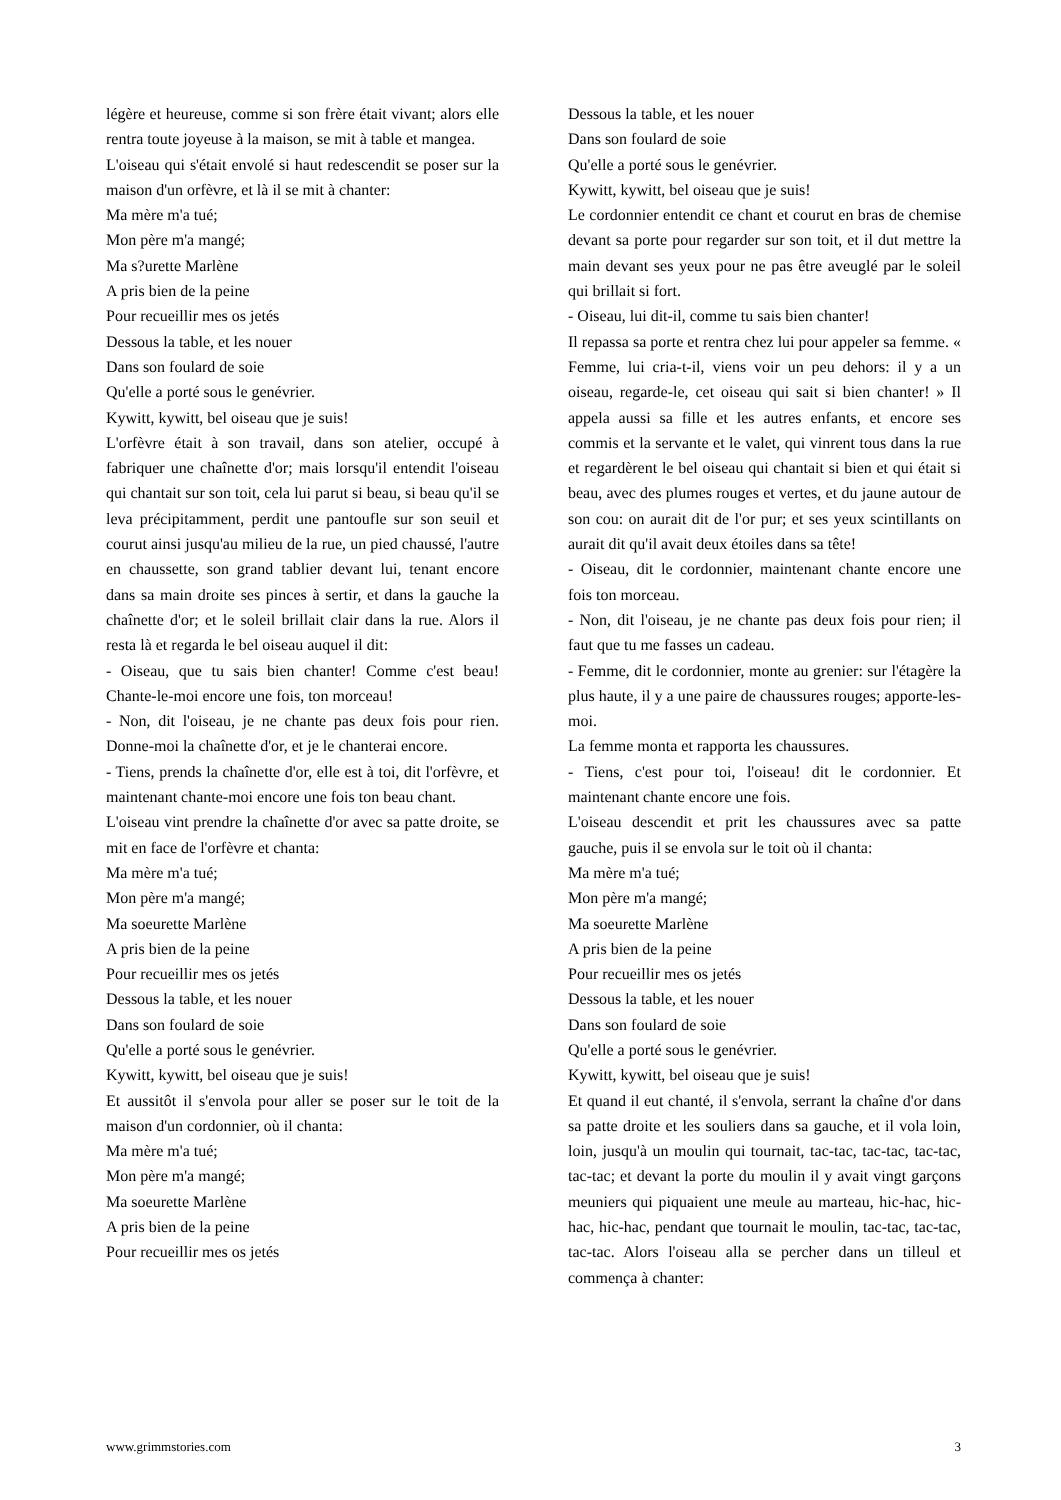légère et heureuse, comme si son frère était vivant; alors elle rentra toute joyeuse à la maison, se mit à table et mangea.
L'oiseau qui s'était envolé si haut redescendit se poser sur la maison d'un orfèvre, et là il se mit à chanter:
Ma mère m'a tué;
Mon père m'a mangé;
Ma s?urette Marlène
A pris bien de la peine
Pour recueillir mes os jetés
Dessous la table, et les nouer
Dans son foulard de soie
Qu'elle a porté sous le genévrier.
Kywitt, kywitt, bel oiseau que je suis!
L'orfèvre était à son travail, dans son atelier, occupé à fabriquer une chaînette d'or; mais lorsqu'il entendit l'oiseau qui chantait sur son toit, cela lui parut si beau, si beau qu'il se leva précipitamment, perdit une pantoufle sur son seuil et courut ainsi jusqu'au milieu de la rue, un pied chaussé, l'autre en chaussette, son grand tablier devant lui, tenant encore dans sa main droite ses pinces à sertir, et dans la gauche la chaînette d'or; et le soleil brillait clair dans la rue. Alors il resta là et regarda le bel oiseau auquel il dit:
- Oiseau, que tu sais bien chanter! Comme c'est beau! Chante-le-moi encore une fois, ton morceau!
- Non, dit l'oiseau, je ne chante pas deux fois pour rien. Donne-moi la chaînette d'or, et je le chanterai encore.
- Tiens, prends la chaînette d'or, elle est à toi, dit l'orfèvre, et maintenant chante-moi encore une fois ton beau chant.
L'oiseau vint prendre la chaînette d'or avec sa patte droite, se mit en face de l'orfèvre et chanta:
Ma mère m'a tué;
Mon père m'a mangé;
Ma soeurette Marlène
A pris bien de la peine
Pour recueillir mes os jetés
Dessous la table, et les nouer
Dans son foulard de soie
Qu'elle a porté sous le genévrier.
Kywitt, kywitt, bel oiseau que je suis!
Et aussitôt il s'envola pour aller se poser sur le toit de la maison d'un cordonnier, où il chanta:
Ma mère m'a tué;
Mon père m'a mangé;
Ma soeurette Marlène
A pris bien de la peine
Pour recueillir mes os jetés
Dessous la table, et les nouer
Dans son foulard de soie
Qu'elle a porté sous le genévrier.
Kywitt, kywitt, bel oiseau que je suis!
Le cordonnier entendit ce chant et courut en bras de chemise devant sa porte pour regarder sur son toit, et il dut mettre la main devant ses yeux pour ne pas être aveuglé par le soleil qui brillait si fort.
- Oiseau, lui dit-il, comme tu sais bien chanter!
Il repassa sa porte et rentra chez lui pour appeler sa femme. « Femme, lui cria-t-il, viens voir un peu dehors: il y a un oiseau, regarde-le, cet oiseau qui sait si bien chanter! » Il appela aussi sa fille et les autres enfants, et encore ses commis et la servante et le valet, qui vinrent tous dans la rue et regardèrent le bel oiseau qui chantait si bien et qui était si beau, avec des plumes rouges et vertes, et du jaune autour de son cou: on aurait dit de l'or pur; et ses yeux scintillants on aurait dit qu'il avait deux étoiles dans sa tête!
- Oiseau, dit le cordonnier, maintenant chante encore une fois ton morceau.
- Non, dit l'oiseau, je ne chante pas deux fois pour rien; il faut que tu me fasses un cadeau.
- Femme, dit le cordonnier, monte au grenier: sur l'étagère la plus haute, il y a une paire de chaussures rouges; apporte-les-moi.
La femme monta et rapporta les chaussures.
- Tiens, c'est pour toi, l'oiseau! dit le cordonnier. Et maintenant chante encore une fois.
L'oiseau descendit et prit les chaussures avec sa patte gauche, puis il se envola sur le toit où il chanta:
Ma mère m'a tué;
Mon père m'a mangé;
Ma soeurette Marlène
A pris bien de la peine
Pour recueillir mes os jetés
Dessous la table, et les nouer
Dans son foulard de soie
Qu'elle a porté sous le genévrier.
Kywitt, kywitt, bel oiseau que je suis!
Et quand il eut chanté, il s'envola, serrant la chaîne d'or dans sa patte droite et les souliers dans sa gauche, et il vola loin, loin, jusqu'à un moulin qui tournait, tac-tac, tac-tac, tac-tac, tac-tac; et devant la porte du moulin il y avait vingt garçons meuniers qui piquaient une meule au marteau, hic-hac, hic-hac, hic-hac, pendant que tournait le moulin, tac-tac, tac-tac, tac-tac. Alors l'oiseau alla se percher dans un tilleul et commença à chanter:
www.grimmstories.com 3